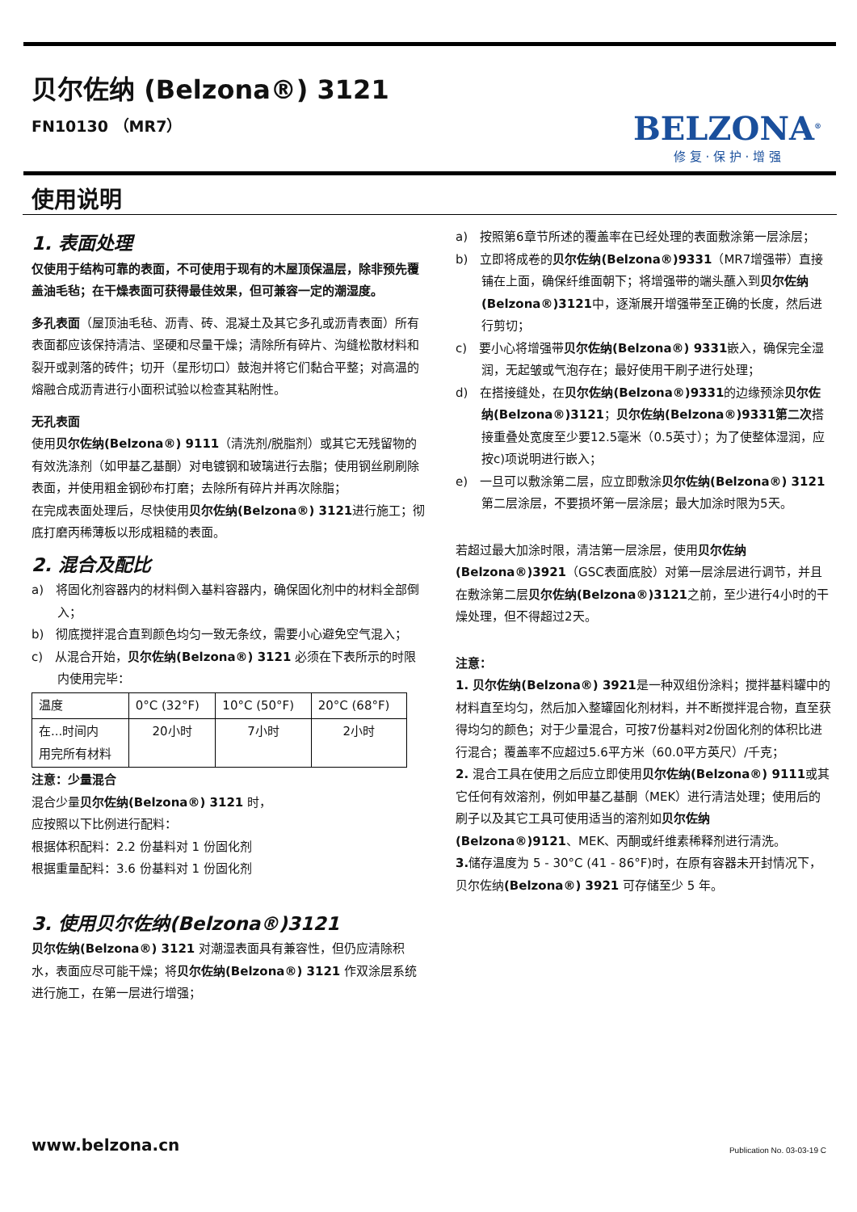贝尔佐纳 (Belzona®) 3121
FN10130 （MR7）
BELZONA<sup>®</sup>
修 复 · 保 护 · 增 强
使用说明
1. 表面处理
仅使用于结构可靠的表面，不可使用于现有的木屋顶保温层，除非预先覆盖油毛毡；在干燥表面可获得最佳效果，但可兼容一定的潮湿度。
多孔表面（屋顶油毛毡、沥青、砖、混凝土及其它多孔或沥青表面）所有表面都应该保持清洁、坚硬和尽量干燥；清除所有碎片、沟缝松散材料和裂开或剥落的砖件；切开（星形切口）鼓泡并将它们黏合平整；对高温的熔融合成沥青进行小面积试验以检查其粘附性。
无孔表面
使用贝尔佐纳(Belzona®) 9111（清洗剂/脱脂剂）或其它无残留物的有效洗涤剂（如甲基乙基酮）对电镀钢和玻璃进行去脂；使用钢丝刷刷除表面，并使用粗金钢砂布打磨；去除所有碎片并再次除脂；
在完成表面处理后，尽快使用贝尔佐纳(Belzona®) 3121进行施工；彻底打磨丙稀薄板以形成粗糙的表面。
2. 混合及配比
a)　将固化剂容器内的材料倒入基料容器内，确保固化剂中的材料全部倒入；
b)　彻底搅拌混合直到颜色均匀一致无条纹，需要小心避免空气混入；
c)　从混合开始，贝尔佐纳(Belzona®) 3121 必须在下表所示的时限内使用完毕：
| 温度 | 0°C (32°F) | 10°C (50°F) | 20°C (68°F) |
| 在...时间内 用完所有材料 | 20小时 | 7小时 | 2小时 |
注意：少量混合
混合少量贝尔佐纳(Belzona®) 3121 时，
应按照以下比例进行配料：
根据体积配料：2.2 份基料对 1 份固化剂
根据重量配料：3.6 份基料对 1 份固化剂
3. 使用贝尔佐纳(Belzona®)3121
贝尔佐纳(Belzona®) 3121 对潮湿表面具有兼容性，但仍应清除积水，表面应尽可能干燥；将贝尔佐纳(Belzona®) 3121 作双涂层系统进行施工，在第一层进行增强；
a)　按照第6章节所述的覆盖率在已经处理的表面敷涂第一层涂层；
b)　立即将成卷的贝尔佐纳(Belzona®)9331（MR7增强带）直接铺在上面，确保纤维面朝下；将增强带的端头蘸入到贝尔佐纳(Belzona®)3121中，逐渐展开增强带至正确的长度，然后进行剪切；
c)　要小心将增强带贝尔佐纳(Belzona®) 9331嵌入，确保完全湿润，无起皱或气泡存在；最好使用干刷子进行处理；
d)　在搭接缝处，在贝尔佐纳(Belzona®)9331的边缘预涂贝尔佐纳(Belzona®)3121；贝尔佐纳(Belzona®)9331第二次搭接重叠处宽度至少要12.5毫米（0.5英寸）；为了使整体湿润，应按c)项说明进行嵌入；
e)　一旦可以敷涂第二层，应立即敷涂贝尔佐纳(Belzona®) 3121第二层涂层，不要损坏第一层涂层；最大加涂时限为5天。
若超过最大加涂时限，清洁第一层涂层，使用贝尔佐纳(Belzona®)3921（GSC表面底胶）对第一层涂层进行调节，并且在敷涂第二层贝尔佐纳(Belzona®)3121之前，至少进行4小时的干燥处理，但不得超过2天。
注意：
1. 贝尔佐纳(Belzona®) 3921是一种双组份涂料；搅拌基料罐中的材料直至均匀，然后加入整罐固化剂材料，并不断搅拌混合物，直至获得均匀的颜色；对于少量混合，可按7份基料对2份固化剂的体积比进行混合；覆盖率不应超过5.6平方米（60.0平方英尺）/千克；
2. 混合工具在使用之后应立即使用贝尔佐纳(Belzona®) 9111或其它任何有效溶剂，例如甲基乙基酮（MEK）进行清洁处理；使用后的刷子以及其它工具可使用适当的溶剂如贝尔佐纳(Belzona®)9121、MEK、丙酮或纤维素稀释剂进行清洗。
3. 储存温度为 5 - 30°C (41 - 86°F)时，在原有容器未开封情况下，贝尔佐纳(Belzona®) 3921 可存储至少 5 年。
www.belzona.cn Publication No. 03-03-19 C